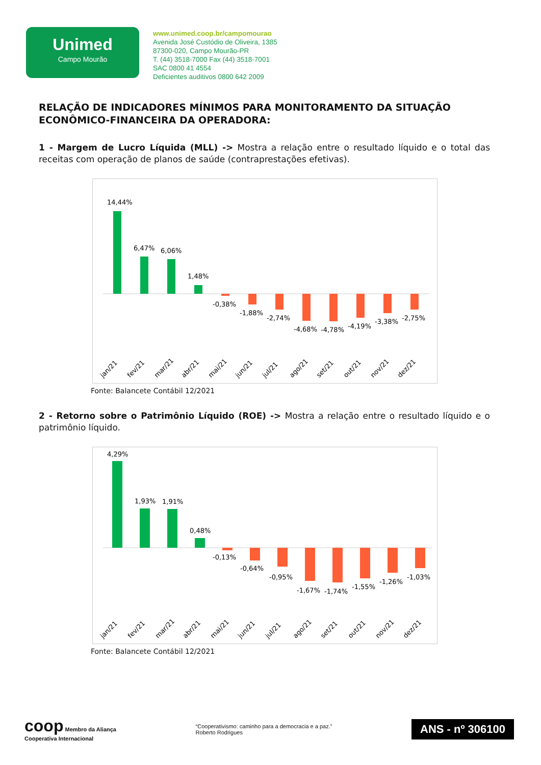Unimed
Campo Mourão
www.unimed.coop.br/campomourao
Avenida José Custódio de Oliveira, 1385
87300-020, Campo Mourão-PR
T. (44) 3518-7000 Fax (44) 3518-7001
SAC 0800 41 4554
Deficientes auditivos 0800 642 2009
RELAÇÃO DE INDICADORES MÍNIMOS PARA MONITORAMENTO DA SITUAÇÃO ECONÔMICO-FINANCEIRA DA OPERADORA:
1 - Margem de Lucro Líquida (MLL) -> Mostra a relação entre o resultado líquido e o total das receitas com operação de planos de saúde (contraprestações efetivas).
14,44%
6,47%
6,06%
1,48%
-0,38%
-1,88%
-2,74%
-4,68%
-4,78%
-4,19%
-3,38%
-2,75%
jan/21
fev/21
mar/21
abr/21
mai/21
jun/21
jul/21
ago/21
set/21
out/21
nov/21
dez/21
Fonte: Balancete Contábil 12/2021
2 - Retorno sobre o Patrimônio Líquido (ROE) -> Mostra a relação entre o resultado líquido e o patrimônio líquido.
4,29%
1,93%
1,91%
0,48%
-0,13%
-0,64%
-0,95%
-1,67%
-1,74%
-1,55%
-1,26%
-1,03%
jan/21
fev/21
mar/21
abr/21
mai/21
jun/21
jul/21
ago/21
set/21
out/21
nov/21
dez/21
Fonte: Balancete Contábil 12/2021
coop Membro da Aliança
Cooperativa Internacional
“Cooperativismo: caminho para a democracia e a paz.”
Roberto Rodrigues
ANS - nº 306100